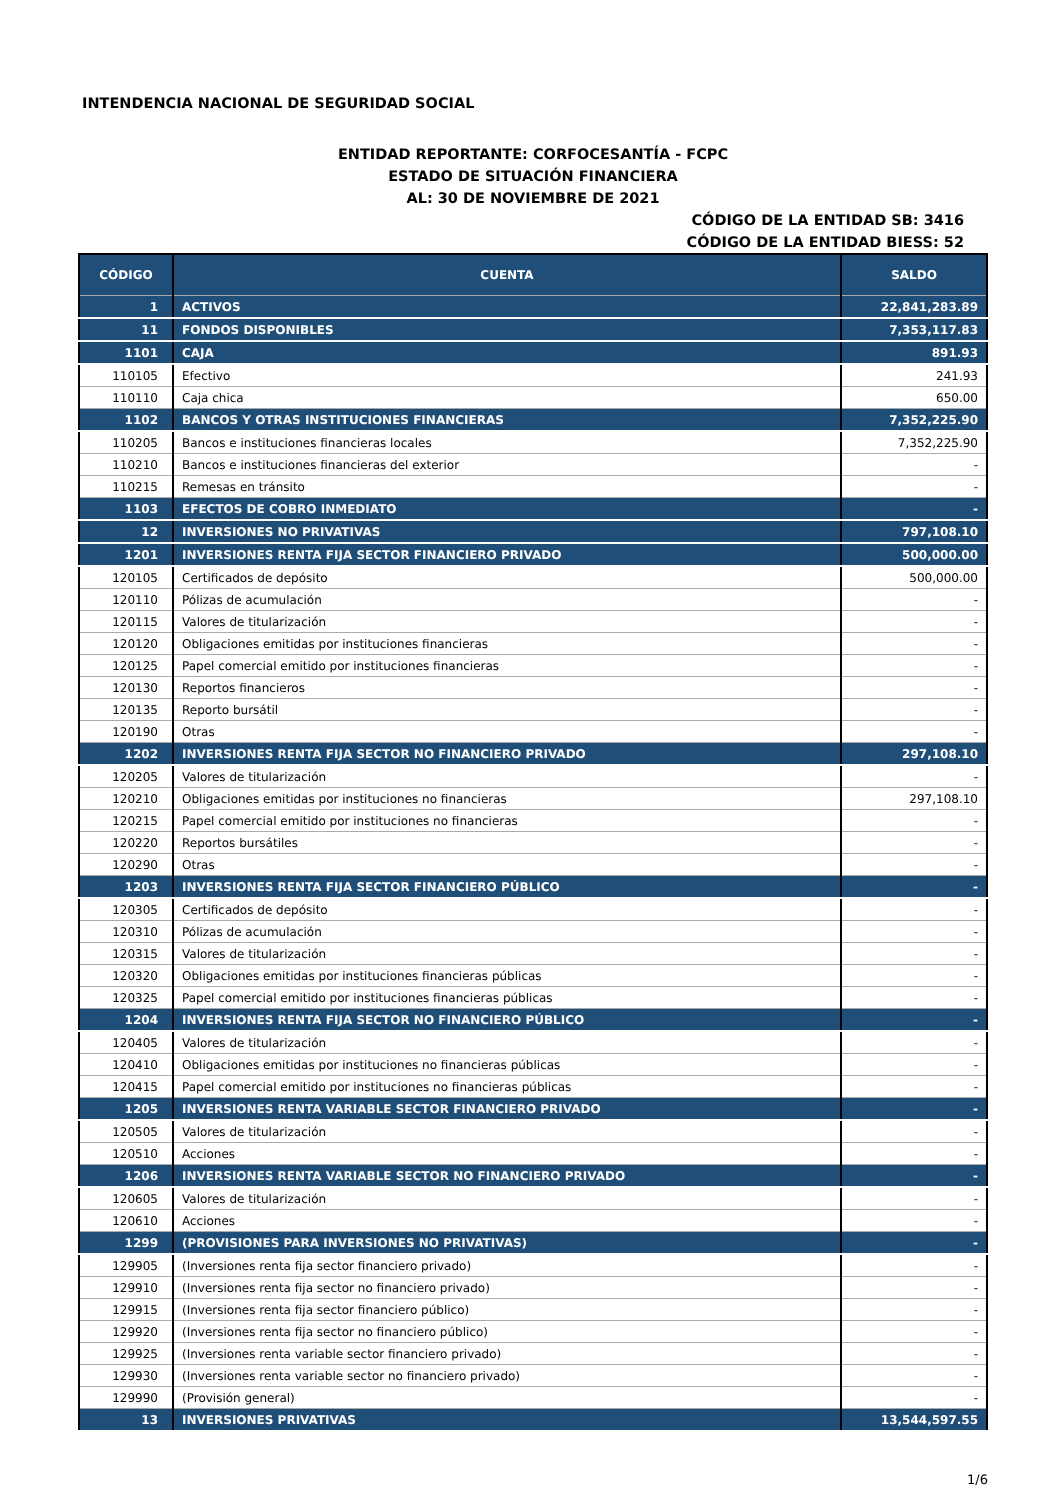INTENDENCIA NACIONAL DE SEGURIDAD SOCIAL
ENTIDAD REPORTANTE: CORFOCESANTÍA - FCPC
ESTADO DE SITUACIÓN FINANCIERA
AL: 30 DE NOVIEMBRE DE 2021
CÓDIGO DE LA ENTIDAD SB: 3416
CÓDIGO DE LA ENTIDAD BIESS: 52
| CÓDIGO | CUENTA | SALDO |
| --- | --- | --- |
| 1 | ACTIVOS | 22,841,283.89 |
| 11 | FONDOS DISPONIBLES | 7,353,117.83 |
| 1101 | CAJA | 891.93 |
| 110105 | Efectivo | 241.93 |
| 110110 | Caja chica | 650.00 |
| 1102 | BANCOS Y OTRAS INSTITUCIONES FINANCIERAS | 7,352,225.90 |
| 110205 | Bancos e instituciones financieras locales | 7,352,225.90 |
| 110210 | Bancos e instituciones financieras del exterior | - |
| 110215 | Remesas en tránsito | - |
| 1103 | EFECTOS DE COBRO INMEDIATO | - |
| 12 | INVERSIONES NO PRIVATIVAS | 797,108.10 |
| 1201 | INVERSIONES RENTA FIJA SECTOR FINANCIERO PRIVADO | 500,000.00 |
| 120105 | Certificados de depósito | 500,000.00 |
| 120110 | Pólizas de acumulación | - |
| 120115 | Valores de titularización | - |
| 120120 | Obligaciones emitidas por instituciones financieras | - |
| 120125 | Papel comercial emitido por instituciones financieras | - |
| 120130 | Reportos financieros | - |
| 120135 | Reporto bursátil | - |
| 120190 | Otras | - |
| 1202 | INVERSIONES RENTA FIJA SECTOR NO FINANCIERO PRIVADO | 297,108.10 |
| 120205 | Valores de titularización | - |
| 120210 | Obligaciones emitidas por instituciones no financieras | 297,108.10 |
| 120215 | Papel comercial emitido por instituciones no financieras | - |
| 120220 | Reportos bursátiles | - |
| 120290 | Otras | - |
| 1203 | INVERSIONES RENTA FIJA SECTOR FINANCIERO PÚBLICO | - |
| 120305 | Certificados de depósito | - |
| 120310 | Pólizas de acumulación | - |
| 120315 | Valores de titularización | - |
| 120320 | Obligaciones emitidas por instituciones financieras públicas | - |
| 120325 | Papel comercial emitido por instituciones financieras públicas | - |
| 1204 | INVERSIONES RENTA FIJA SECTOR NO FINANCIERO PÚBLICO | - |
| 120405 | Valores de titularización | - |
| 120410 | Obligaciones emitidas por instituciones no financieras públicas | - |
| 120415 | Papel comercial emitido por instituciones no financieras públicas | - |
| 1205 | INVERSIONES RENTA VARIABLE SECTOR FINANCIERO PRIVADO | - |
| 120505 | Valores de titularización | - |
| 120510 | Acciones | - |
| 1206 | INVERSIONES RENTA VARIABLE SECTOR NO FINANCIERO PRIVADO | - |
| 120605 | Valores de titularización | - |
| 120610 | Acciones | - |
| 1299 | (PROVISIONES PARA INVERSIONES NO PRIVATIVAS) | - |
| 129905 | (Inversiones renta fija sector financiero privado) | - |
| 129910 | (Inversiones renta fija sector no financiero privado) | - |
| 129915 | (Inversiones renta fija sector financiero público) | - |
| 129920 | (Inversiones renta fija sector no financiero público) | - |
| 129925 | (Inversiones renta variable sector financiero privado) | - |
| 129930 | (Inversiones renta variable sector no financiero privado) | - |
| 129990 | (Provisión general) | - |
| 13 | INVERSIONES PRIVATIVAS | 13,544,597.55 |
1/6